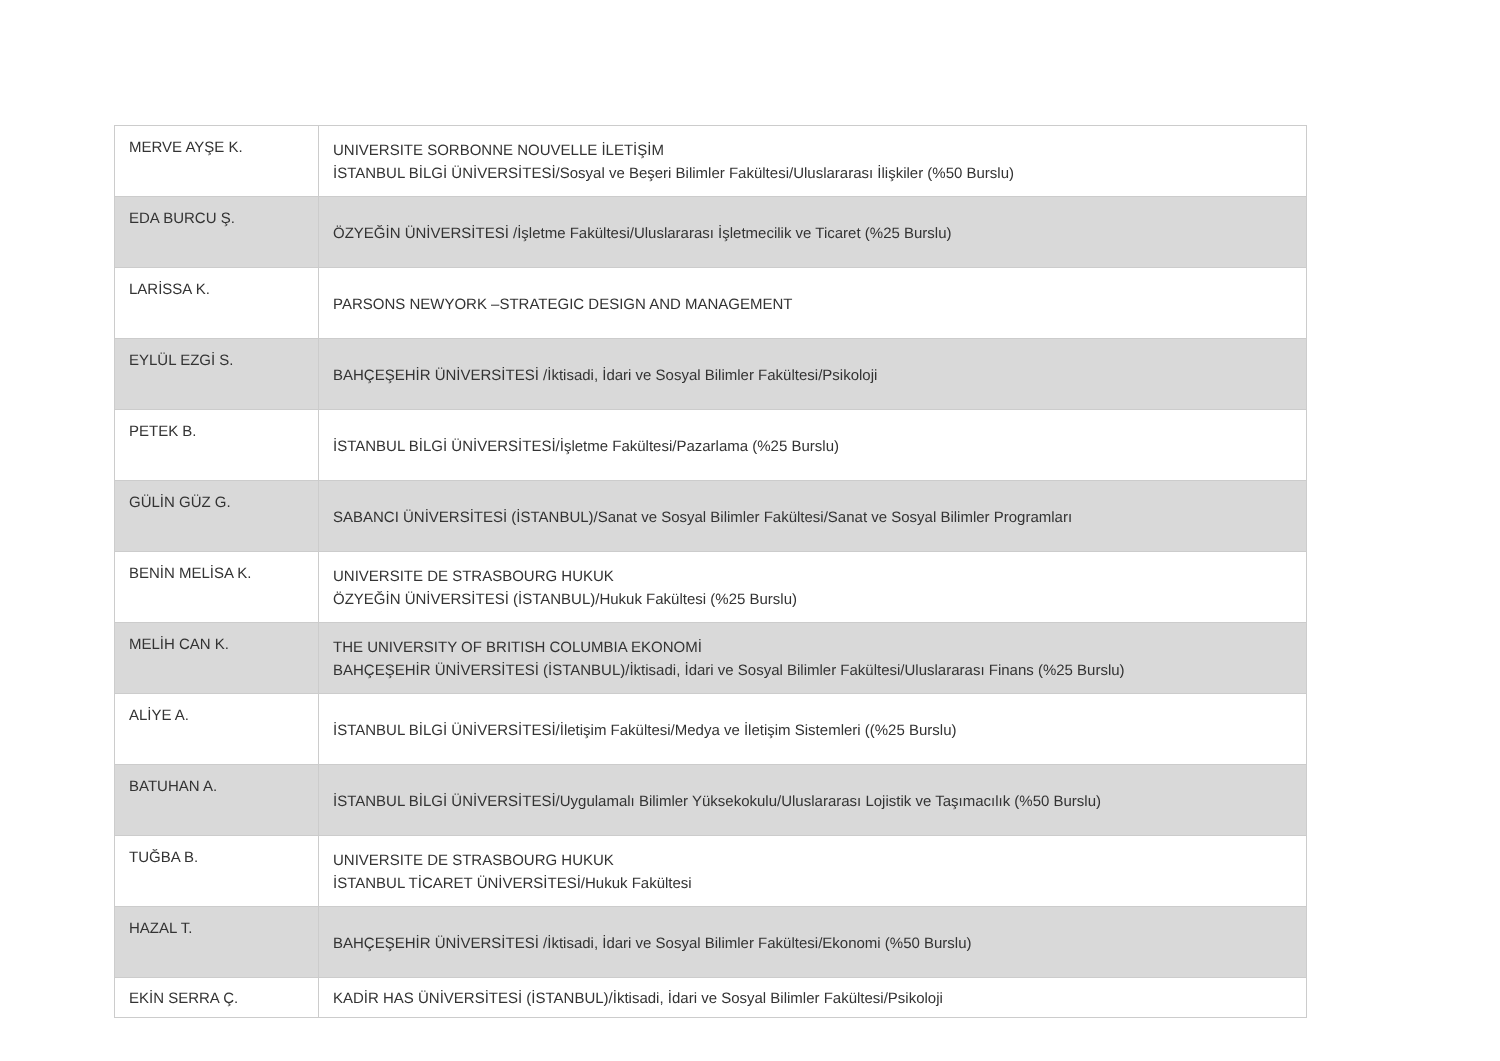| MERVE AYŞE K. | UNIVERSITE SORBONNE NOUVELLE İLETİŞİM İSTANBUL BİLGİ ÜNİVERSİTESİ/Sosyal ve Beşeri Bilimler Fakültesi/Uluslararası İlişkiler (%50 Burslu) |
| EDA BURCU Ş. | ÖZYEĞİN ÜNİVERSİTESİ /İşletme Fakültesi/Uluslararası İşletmecilik ve Ticaret (%25 Burslu) |
| LARİSSA K. | PARSONS NEWYORK –STRATEGIC DESIGN AND MANAGEMENT |
| EYLÜL EZGİ S. | BAHÇEŞEHİR ÜNİVERSİTESİ /İktisadi, İdari ve Sosyal Bilimler Fakültesi/Psikoloji |
| PETEK B. | İSTANBUL BİLGİ ÜNİVERSİTESİ/İşletme Fakültesi/Pazarlama (%25 Burslu) |
| GÜLİN GÜZ G. | SABANCI ÜNİVERSİTESİ (İSTANBUL)/Sanat ve Sosyal Bilimler Fakültesi/Sanat ve Sosyal Bilimler Programları |
| BENİN MELİSA K. | UNIVERSITE DE STRASBOURG HUKUK ÖZYEĞİN ÜNİVERSİTESİ (İSTANBUL)/Hukuk Fakültesi (%25 Burslu) |
| MELİH CAN K. | THE UNIVERSITY OF BRITISH COLUMBIA EKONOMİ BAHÇEŞEHİR ÜNİVERSİTESİ (İSTANBUL)/İktisadi, İdari ve Sosyal Bilimler Fakültesi/Uluslararası Finans (%25 Burslu) |
| ALİYE A. | İSTANBUL BİLGİ ÜNİVERSİTESİ/İletişim Fakültesi/Medya ve İletişim Sistemleri ((%25 Burslu) |
| BATUHAN A. | İSTANBUL BİLGİ ÜNİVERSİTESİ/Uygulamalı Bilimler Yüksekokulu/Uluslararası Lojistik ve Taşımacılık (%50 Burslu) |
| TUĞBA B. | UNIVERSITE DE STRASBOURG HUKUK İSTANBUL TİCARET ÜNİVERSİTESİ/Hukuk Fakültesi |
| HAZAL T. | BAHÇEŞEHİR ÜNİVERSİTESİ /İktisadi, İdari ve Sosyal Bilimler Fakültesi/Ekonomi (%50 Burslu) |
| EKİN SERRA Ç. | KADİR HAS ÜNİVERSİTESİ (İSTANBUL)/İktisadi, İdari ve Sosyal Bilimler Fakültesi/Psikoloji |